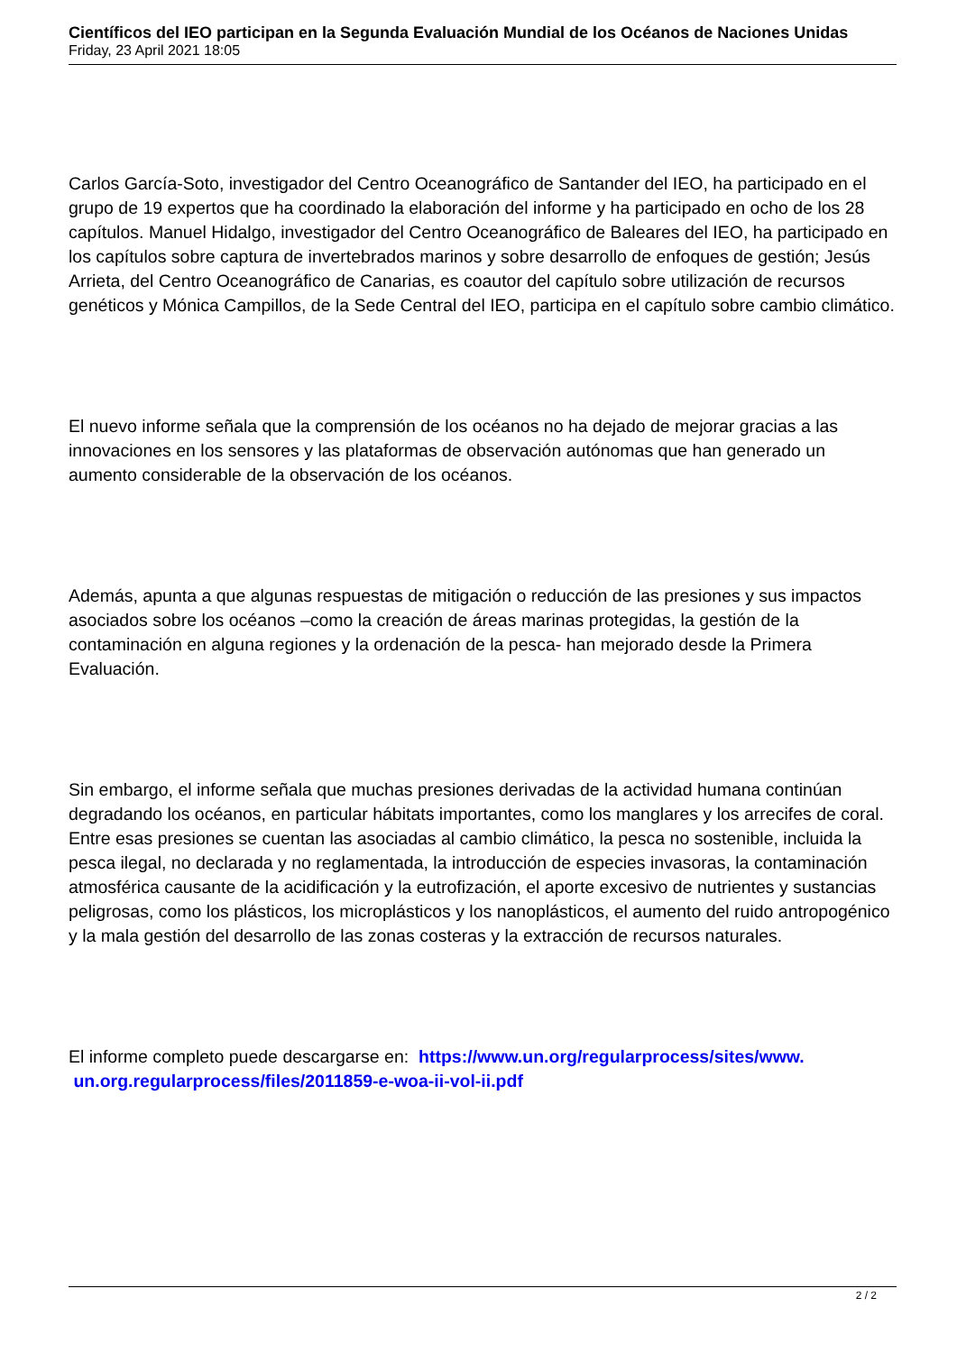Científicos del IEO participan en la Segunda Evaluación Mundial de los Océanos de Naciones Unidas
Friday, 23 April 2021 18:05
Carlos García-Soto, investigador del Centro Oceanográfico de Santander del IEO, ha participado en el grupo de 19 expertos que ha coordinado la elaboración del informe y ha participado en ocho de los 28 capítulos. Manuel Hidalgo, investigador del Centro Oceanográfico de Baleares del IEO, ha participado en los capítulos sobre captura de invertebrados marinos y sobre desarrollo de enfoques de gestión; Jesús Arrieta, del Centro Oceanográfico de Canarias, es coautor del capítulo sobre utilización de recursos genéticos y Mónica Campillos, de la Sede Central del IEO, participa en el capítulo sobre cambio climático.
El nuevo informe señala que la comprensión de los océanos no ha dejado de mejorar gracias a las innovaciones en los sensores y las plataformas de observación autónomas que han generado un aumento considerable de la observación de los océanos.
Además, apunta a que algunas respuestas de mitigación o reducción de las presiones y sus impactos asociados sobre los océanos –como la creación de áreas marinas protegidas, la gestión de la contaminación en alguna regiones y la ordenación de la pesca- han mejorado desde la Primera Evaluación.
Sin embargo, el informe señala que muchas presiones derivadas de la actividad humana continúan degradando los océanos, en particular hábitats importantes, como los manglares y los arrecifes de coral. Entre esas presiones se cuentan las asociadas al cambio climático, la pesca no sostenible, incluida la pesca ilegal, no declarada y no reglamentada, la introducción de especies invasoras, la contaminación atmosférica causante de la acidificación y la eutrofización, el aporte excesivo de nutrientes y sustancias peligrosas, como los plásticos, los microplásticos y los nanoplásticos, el aumento del ruido antropogénico y la mala gestión del desarrollo de las zonas costeras y la extracción de recursos naturales.
El informe completo puede descargarse en: https://www.un.org/regularprocess/sites/www.
un.org.regularprocess/files/2011859-e-woa-ii-vol-ii.pdf
2 / 2